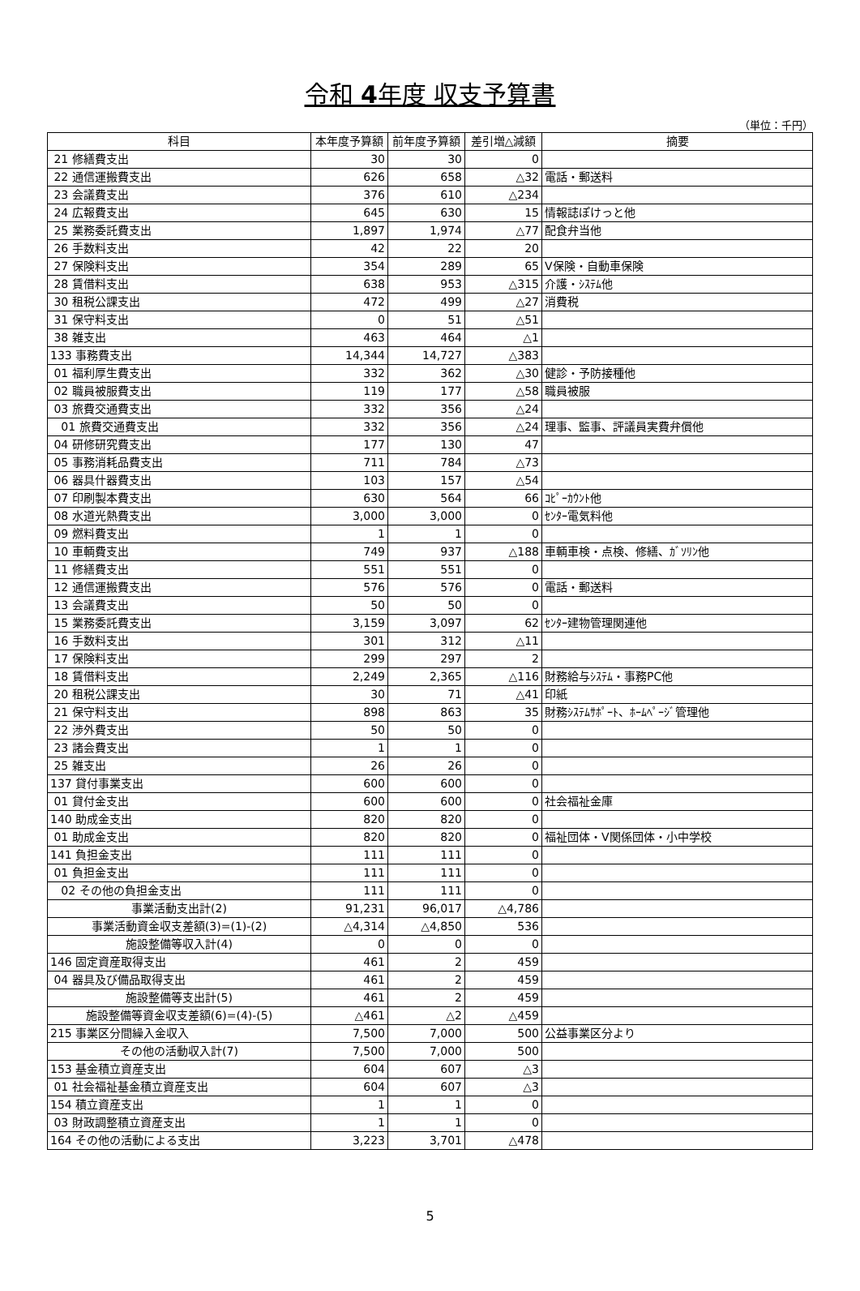令和 4年度 収支予算書
（単位：千円）
| 科目 | 本年度予算額 | 前年度予算額 | 差引増△減額 | 摘要 |
| --- | --- | --- | --- | --- |
| 21 修繕費支出 | 30 | 30 | 0 | |
| 22 通信運搬費支出 | 626 | 658 | △32 | 電話・郵送料 |
| 23 会議費支出 | 376 | 610 | △234 | |
| 24 広報費支出 | 645 | 630 | 15 | 情報誌ぽけっと他 |
| 25 業務委託費支出 | 1,897 | 1,974 | △77 | 配食弁当他 |
| 26 手数料支出 | 42 | 22 | 20 | |
| 27 保険料支出 | 354 | 289 | 65 | V保険・自動車保険 |
| 28 賃借料支出 | 638 | 953 | △315 | 介護・ｼｽﾃﾑ他 |
| 30 租税公課支出 | 472 | 499 | △27 | 消費税 |
| 31 保守料支出 | 0 | 51 | △51 | |
| 38 雑支出 | 463 | 464 | △1 | |
| 133 事務費支出 | 14,344 | 14,727 | △383 | |
| 01 福利厚生費支出 | 332 | 362 | △30 | 健診・予防接種他 |
| 02 職員被服費支出 | 119 | 177 | △58 | 職員被服 |
| 03 旅費交通費支出 | 332 | 356 | △24 | |
| 01 旅費交通費支出 | 332 | 356 | △24 | 理事、監事、評議員実費弁償他 |
| 04 研修研究費支出 | 177 | 130 | 47 | |
| 05 事務消耗品費支出 | 711 | 784 | △73 | |
| 06 器具什器費支出 | 103 | 157 | △54 | |
| 07 印刷製本費支出 | 630 | 564 | 66 | ｺﾋﾟｰｶｳﾝﾄ他 |
| 08 水道光熱費支出 | 3,000 | 3,000 | 0 | ｾﾝﾀｰ電気料他 |
| 09 燃料費支出 | 1 | 1 | 0 | |
| 10 車輌費支出 | 749 | 937 | △188 | 車輌車検・点検、修繕、ｶﾞｿﾘﾝ他 |
| 11 修繕費支出 | 551 | 551 | 0 | |
| 12 通信運搬費支出 | 576 | 576 | 0 | 電話・郵送料 |
| 13 会議費支出 | 50 | 50 | 0 | |
| 15 業務委託費支出 | 3,159 | 3,097 | 62 | ｾﾝﾀｰ建物管理関連他 |
| 16 手数料支出 | 301 | 312 | △11 | |
| 17 保険料支出 | 299 | 297 | 2 | |
| 18 賃借料支出 | 2,249 | 2,365 | △116 | 財務給与ｼｽﾃﾑ・事務PC他 |
| 20 租税公課支出 | 30 | 71 | △41 | 印紙 |
| 21 保守料支出 | 898 | 863 | 35 | 財務ｼｽﾃﾑｻﾎﾟｰﾄ、ﾎｰﾑﾍﾟｰｼﾞ管理他 |
| 22 渉外費支出 | 50 | 50 | 0 | |
| 23 諸会費支出 | 1 | 1 | 0 | |
| 25 雑支出 | 26 | 26 | 0 | |
| 137 貸付事業支出 | 600 | 600 | 0 | |
| 01 貸付金支出 | 600 | 600 | 0 | 社会福祉金庫 |
| 140 助成金支出 | 820 | 820 | 0 | |
| 01 助成金支出 | 820 | 820 | 0 | 福祉団体・V関係団体・小中学校 |
| 141 負担金支出 | 111 | 111 | 0 | |
| 01 負担金支出 | 111 | 111 | 0 | |
| 02 その他の負担金支出 | 111 | 111 | 0 | |
| 事業活動支出計(2) | 91,231 | 96,017 | △4,786 | |
| 事業活動資金収支差額(3)=(1)-(2) | △4,314 | △4,850 | 536 | |
| 施設整備等収入計(4) | 0 | 0 | 0 | |
| 146 固定資産取得支出 | 461 | 2 | 459 | |
| 04 器具及び備品取得支出 | 461 | 2 | 459 | |
| 施設整備等支出計(5) | 461 | 2 | 459 | |
| 施設整備等資金収支差額(6)=(4)-(5) | △461 | △2 | △459 | |
| 215 事業区分間繰入金収入 | 7,500 | 7,000 | 500 | 公益事業区分より |
| その他の活動収入計(7) | 7,500 | 7,000 | 500 | |
| 153 基金積立資産支出 | 604 | 607 | △3 | |
| 01 社会福祉基金積立資産支出 | 604 | 607 | △3 | |
| 154 積立資産支出 | 1 | 1 | 0 | |
| 03 財政調整積立資産支出 | 1 | 1 | 0 | |
| 164 その他の活動による支出 | 3,223 | 3,701 | △478 | |
5